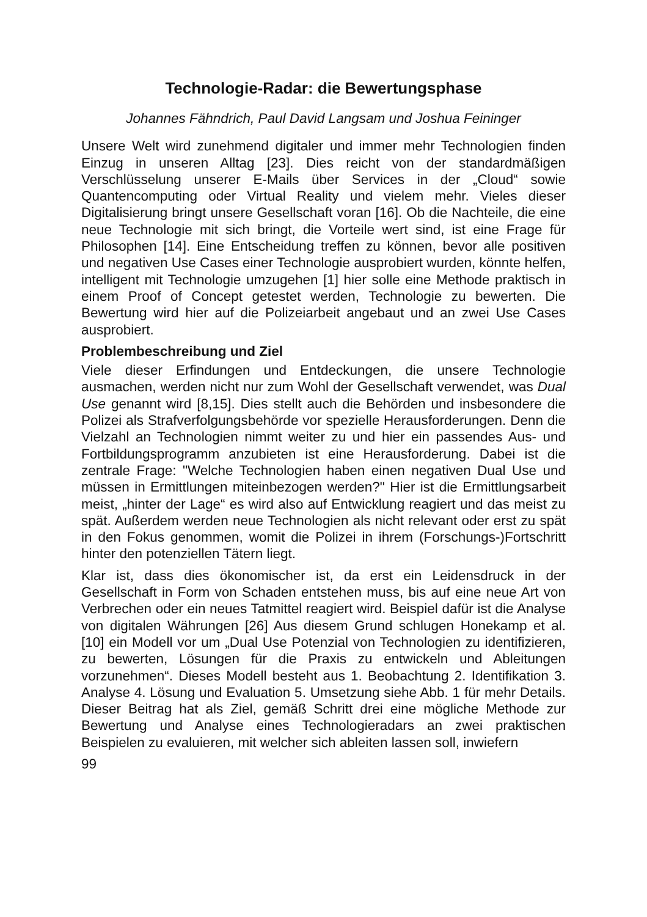Technologie-Radar: die Bewertungsphase
Johannes Fähndrich, Paul David Langsam und Joshua Feininger
Unsere Welt wird zunehmend digitaler und immer mehr Technologien finden Einzug in unseren Alltag [23]. Dies reicht von der standardmäßigen Verschlüsselung unserer E-Mails über Services in der „Cloud“ sowie Quantencomputing oder Virtual Reality und vielem mehr. Vieles dieser Digitalisierung bringt unsere Gesellschaft voran [16]. Ob die Nachteile, die eine neue Technologie mit sich bringt, die Vorteile wert sind, ist eine Frage für Philosophen [14]. Eine Entscheidung treffen zu können, bevor alle positiven und negativen Use Cases einer Technologie ausprobiert wurden, könnte helfen, intelligent mit Technologie umzugehen [1] hier solle eine Methode praktisch in einem Proof of Concept getestet werden, Technologie zu bewerten. Die Bewertung wird hier auf die Polizeiarbeit angebaut und an zwei Use Cases ausprobiert.
Problembeschreibung und Ziel
Viele dieser Erfindungen und Entdeckungen, die unsere Technologie ausmachen, werden nicht nur zum Wohl der Gesellschaft verwendet, was Dual Use genannt wird [8,15]. Dies stellt auch die Behörden und insbesondere die Polizei als Strafverfolgungsbehörde vor spezielle Herausforderungen. Denn die Vielzahl an Technologien nimmt weiter zu und hier ein passendes Aus- und Fortbildungsprogramm anzubieten ist eine Herausforderung. Dabei ist die zentrale Frage: "Welche Technologien haben einen negativen Dual Use und müssen in Ermittlungen miteinbezogen werden?" Hier ist die Ermittlungsarbeit meist, „hinter der Lage“ es wird also auf Entwicklung reagiert und das meist zu spät. Außerdem werden neue Technologien als nicht relevant oder erst zu spät in den Fokus genommen, womit die Polizei in ihrem (Forschungs-)Fortschritt hinter den potenziellen Tätern liegt.
Klar ist, dass dies ökonomischer ist, da erst ein Leidensdruck in der Gesellschaft in Form von Schaden entstehen muss, bis auf eine neue Art von Verbrechen oder ein neues Tatmittel reagiert wird. Beispiel dafür ist die Analyse von digitalen Währungen [26] Aus diesem Grund schlugen Honekamp et al. [10] ein Modell vor um „Dual Use Potenzial von Technologien zu identifizieren, zu bewerten, Lösungen für die Praxis zu entwickeln und Ableitungen vorzunehmen“. Dieses Modell besteht aus 1. Beobachtung 2. Identifikation 3. Analyse 4. Lösung und Evaluation 5. Umsetzung siehe Abb. 1 für mehr Details. Dieser Beitrag hat als Ziel, gemäß Schritt drei eine mögliche Methode zur Bewertung und Analyse eines Technologieradars an zwei praktischen Beispielen zu evaluieren, mit welcher sich ableiten lassen soll, inwiefern
99